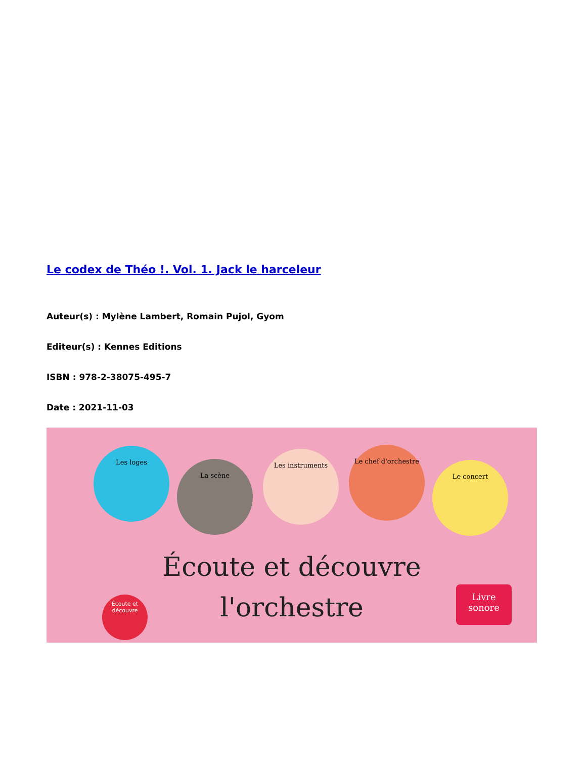Le codex de Théo !. Vol. 1. Jack le harceleur
Auteur(s) : Mylène Lambert, Romain Pujol, Gyom
Editeur(s) : Kennes Editions
ISBN : 978-2-38075-495-7
Date : 2021-11-03
Les loges
La scène
Les instruments
Le chef d'orchestre
Le concert
Écoute et découvre
l'orchestre
Écoute et découvre
Livre sonore